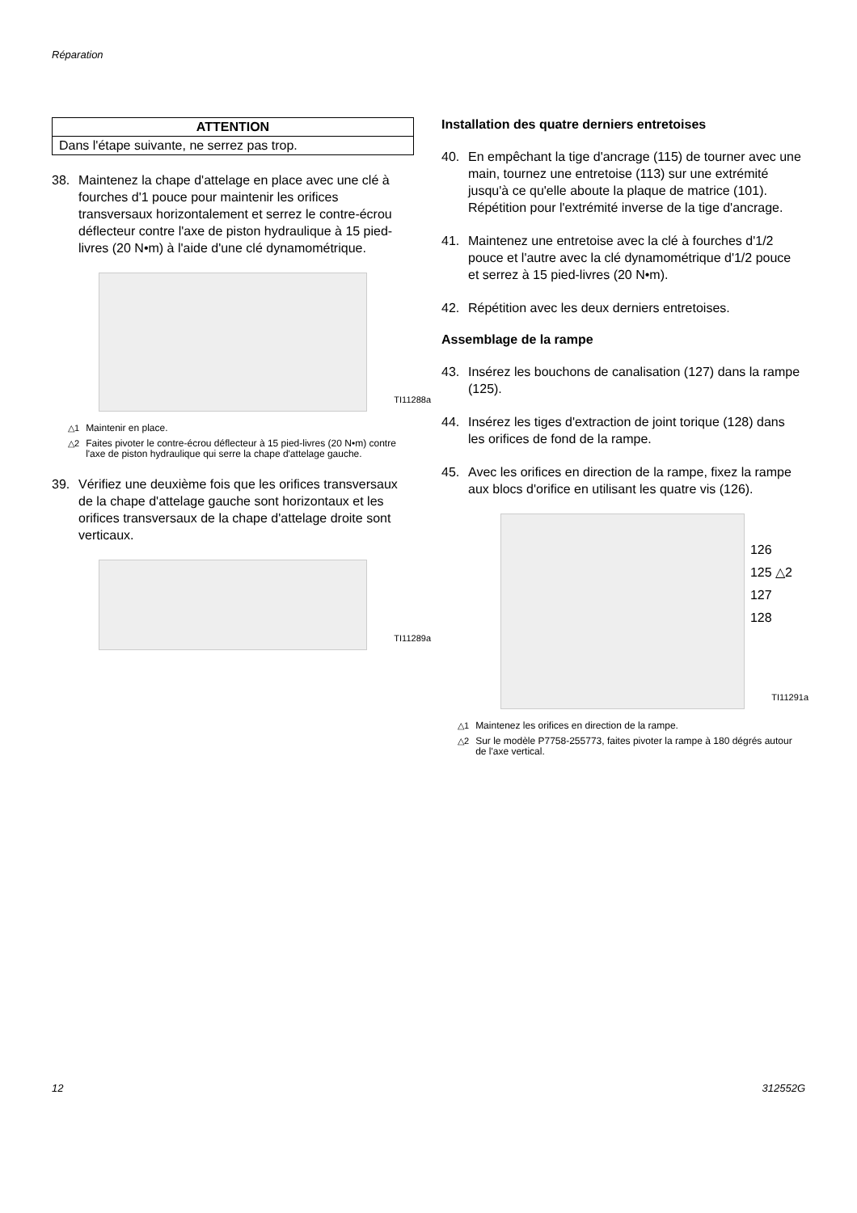Réparation
| ATTENTION |
| --- |
| Dans l'étape suivante, ne serrez pas trop. |
38. Maintenez la chape d'attelage en place avec une clé à fourches d'1 pouce pour maintenir les orifices transversaux horizontalement et serrez le contre-écrou déflecteur contre l'axe de piston hydraulique à 15 pied-livres (20 N•m) à l'aide d'une clé dynamométrique.
TI11288a
△1 Maintenir en place.
△2 Faites pivoter le contre-écrou déflecteur à 15 pied-livres (20 N•m) contre l'axe de piston hydraulique qui serre la chape d'attelage gauche.
39. Vérifiez une deuxième fois que les orifices transversaux de la chape d'attelage gauche sont horizontaux et les orifices transversaux de la chape d'attelage droite sont verticaux.
TI11289a
Installation des quatre derniers entretoises
40. En empêchant la tige d'ancrage (115) de tourner avec une main, tournez une entretoise (113) sur une extrémité jusqu'à ce qu'elle aboute la plaque de matrice (101). Répétition pour l'extrémité inverse de la tige d'ancrage.
41. Maintenez une entretoise avec la clé à fourches d'1/2 pouce et l'autre avec la clé dynamométrique d'1/2 pouce et serrez à 15 pied-livres (20 N•m).
42. Répétition avec les deux derniers entretoises.
Assemblage de la rampe
43. Insérez les bouchons de canalisation (127) dans la rampe (125).
44. Insérez les tiges d'extraction de joint torique (128) dans les orifices de fond de la rampe.
45. Avec les orifices en direction de la rampe, fixez la rampe aux blocs d'orifice en utilisant les quatre vis (126).
126
125 △2
127
128
TI11291a
△1 Maintenez les orifices en direction de la rampe.
△2 Sur le modèle P7758-255773, faites pivoter la rampe à 180 dégrés autour de l'axe vertical.
12 312552G